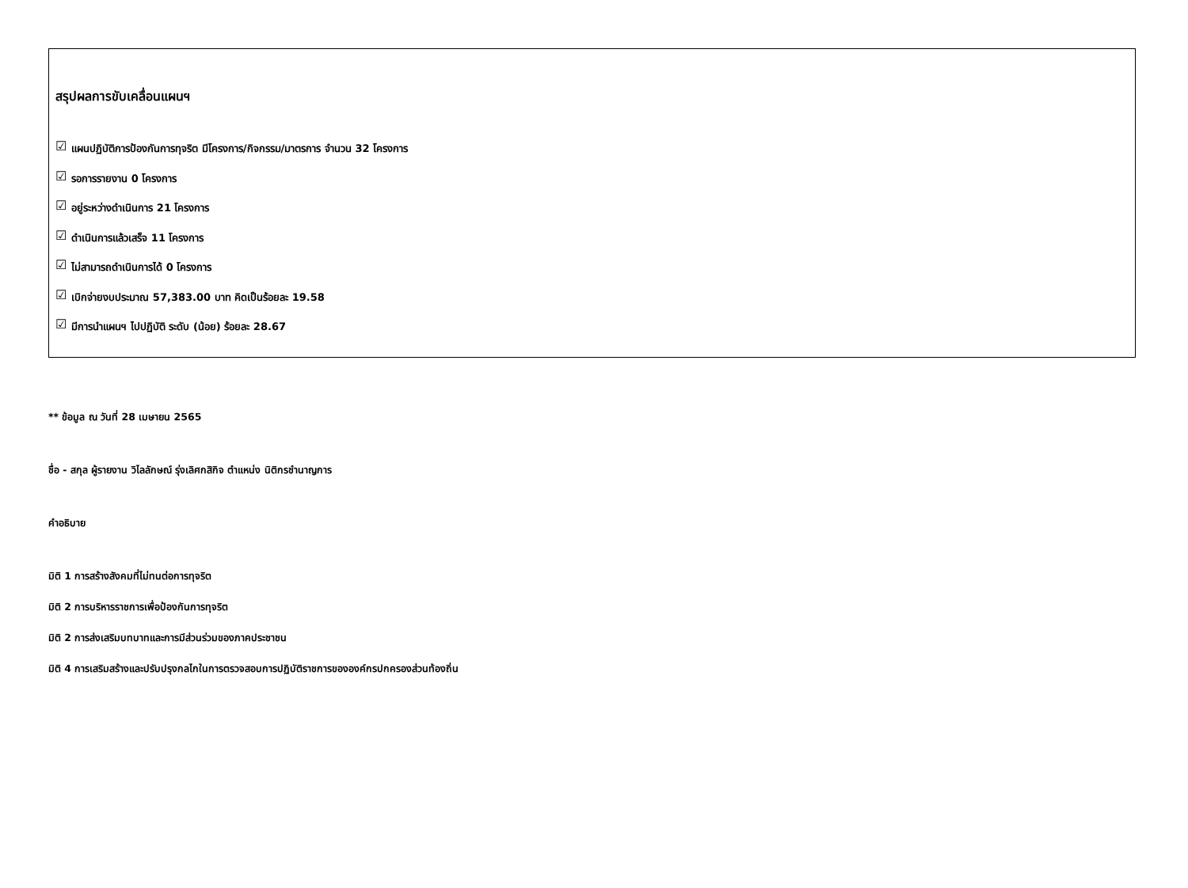สรุปผลการขับเคลื่อนแผนฯ
☑ แผนปฏิบัติการป้องกันการทุจริต มีโครงการ/กิจกรรม/มาตรการ จำนวน 32 โครงการ
☑ รอการรายงาน 0 โครงการ
☑ อยู่ระหว่างดำเนินการ 21 โครงการ
☑ ดำเนินการแล้วเสร็จ 11 โครงการ
☑ ไม่สามารถดำเนินการได้ 0 โครงการ
☑ เบิกจ่ายงบประมาณ 57,383.00 บาท คิดเป็นร้อยละ 19.58
☑ มีการนำแผนฯ ไปปฏิบัติ ระดับ (น้อย) ร้อยละ 28.67
** ข้อมูล ณ วันที่ 28 เมษายน 2565
ชื่อ - สกุล ผู้รายงาน วิไลลักษณ์ รุ่งเลิศกสิกิจ ตำแหน่ง นิติกรชำนาญการ
คำอธิบาย
มิติ 1 การสร้างสังคมที่ไม่ทนต่อการทุจริต
มิติ 2 การบริหารราชการเพื่อป้องกันการทุจริต
มิติ 2 การส่งเสริมบทบาทและการมีส่วนร่วมของภาคประชาชน
มิติ 4 การเสริมสร้างและปรับปรุงกลไกในการตรวจสอบการปฏิบัติราชการขององค์กรปกครองส่วนท้องถิ่น